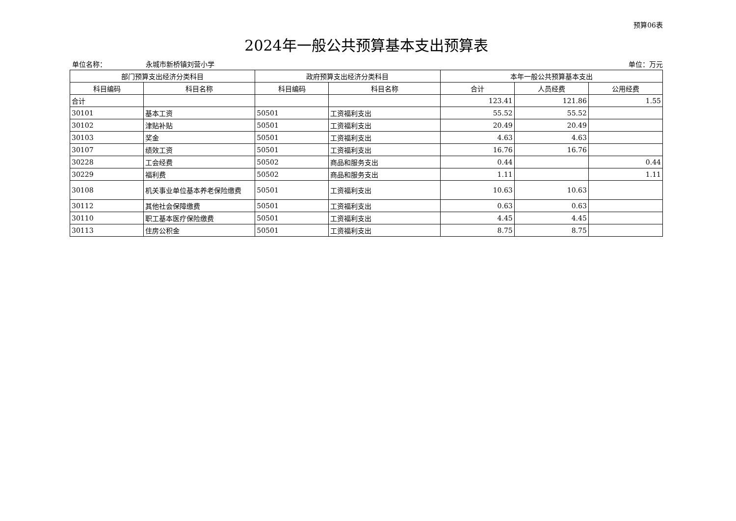预算06表
2024年一般公共预算基本支出预算表
单位名称： 永城市新桥镇刘营小学 单位：万元
| 部门预算支出经济分类科目 | | 政府预算支出经济分类科目 | | 本年一般公共预算基本支出 | | |
| --- | --- | --- | --- | --- | --- | --- |
| 科目编码 | 科目名称 | 科目编码 | 科目名称 | 合计 | 人员经费 | 公用经费 |
| 合计 | | | | 123.41 | 121.86 | 1.55 |
| 30101 | 基本工资 | 50501 | 工资福利支出 | 55.52 | 55.52 | |
| 30102 | 津贴补贴 | 50501 | 工资福利支出 | 20.49 | 20.49 | |
| 30103 | 奖金 | 50501 | 工资福利支出 | 4.63 | 4.63 | |
| 30107 | 绩效工资 | 50501 | 工资福利支出 | 16.76 | 16.76 | |
| 30228 | 工会经费 | 50502 | 商品和服务支出 | 0.44 | | 0.44 |
| 30229 | 福利费 | 50502 | 商品和服务支出 | 1.11 | | 1.11 |
| 30108 | 机关事业单位基本养老保险缴费 | 50501 | 工资福利支出 | 10.63 | 10.63 | |
| 30112 | 其他社会保障缴费 | 50501 | 工资福利支出 | 0.63 | 0.63 | |
| 30110 | 职工基本医疗保险缴费 | 50501 | 工资福利支出 | 4.45 | 4.45 | |
| 30113 | 住房公积金 | 50501 | 工资福利支出 | 8.75 | 8.75 | |